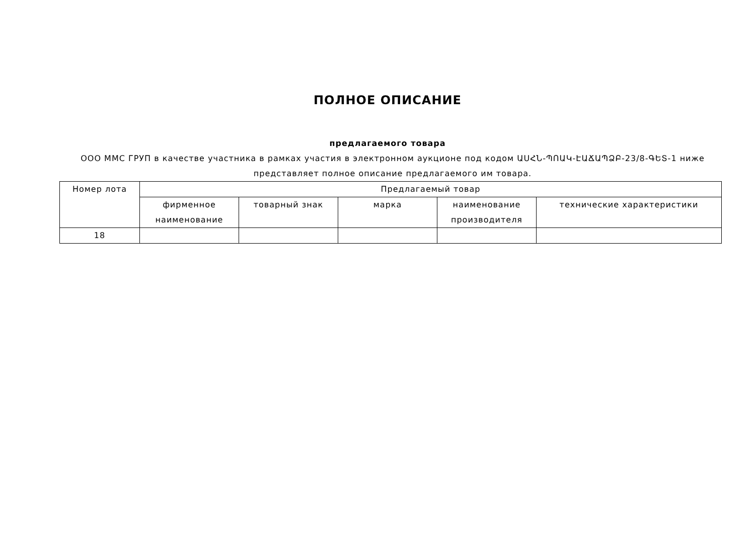ПОЛНОЕ ОПИСАНИЕ
предлагаемого товара
ООО ММС ГРУП в качестве участника в рамках участия в электронном аукционе под кодом ԱՍՀՆ-ՊՈԱԿ-ԷԱՃԱՊՁԲ-23/8-ԳԵՏ-1 ниже представляет полное описание предлагаемого им товара.
| Номер лота | Предлагаемый товар | | | | |
| --- | --- | --- | --- | --- | --- |
| | фирменное наименование | товарный знак | марка | наименование производителя | технические характеристики |
| 18 | | | | | |